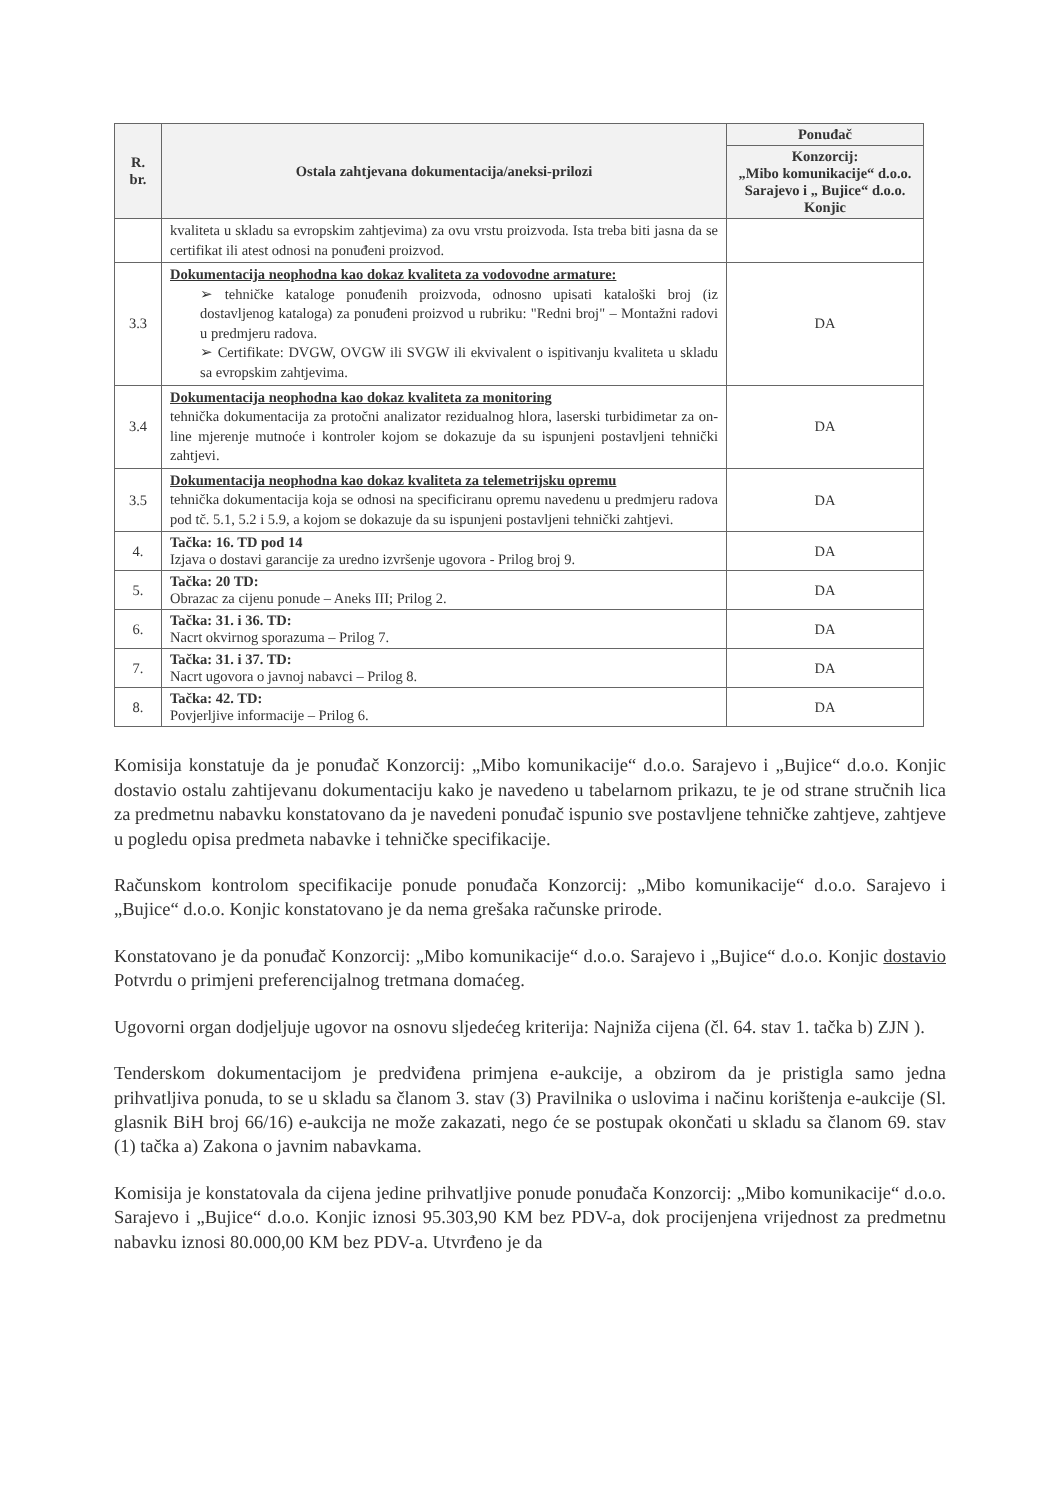| R. br. | Ostala zahtjevana dokumentacija/aneksi-prilozi | Ponuđač |
| --- | --- | --- |
| | | Konzorcij: „Mibo komunikacije“ d.o.o. Sarajevo i „ Bujice“ d.o.o. Konjic |
| | kvaliteta u skladu sa evropskim zahtjevima) za ovu vrstu proizvoda. Ista treba biti jasna da se certifikat ili atest odnosi na ponuđeni proizvod. | |
| 3.3 | Dokumentacija neophodna kao dokaz kvaliteta za vodovodne armature: ➢ tehničke kataloge ponuđenih proizvoda, odnosno upisati kataloški broj (iz dostavljenog kataloga) za ponuđeni proizvod u rubriku: "Redni broj" – Montažni radovi u predmjeru radova. ➢ Certifikate: DVGW, OVGW ili SVGW ili ekvivalent o ispitivanju kvaliteta u skladu sa evropskim zahtjevima. | DA |
| 3.4 | Dokumentacija neophodna kao dokaz kvaliteta za monitoring tehnička dokumentacija za protočni analizator rezidualnog hlora, laserski turbidimetar za on-line mjerenje mutnoće i kontroler kojom se dokazuje da su ispunjeni postavljeni tehnički zahtjevi. | DA |
| 3.5 | Dokumentacija neophodna kao dokaz kvaliteta za telemetrijsku opremu tehnička dokumentacija koja se odnosi na specificiranu opremu navedenu u predmjeru radova pod tč. 5.1, 5.2 i 5.9, a kojom se dokazuje da su ispunjeni postavljeni tehnički zahtjevi. | DA |
| 4. | Tačka: 16. TD pod 14 Izjava o dostavi garancije za uredno izvršenje ugovora - Prilog broj 9. | DA |
| 5. | Tačka: 20 TD: Obrazac za cijenu ponude – Aneks III; Prilog 2. | DA |
| 6. | Tačka: 31. i 36. TD: Nacrt okvirnog sporazuma – Prilog 7. | DA |
| 7. | Tačka: 31. i 37. TD: Nacrt ugovora o javnoj nabavci – Prilog 8. | DA |
| 8. | Tačka: 42. TD: Povjerljive informacije – Prilog 6. | DA |
Komisija konstatuje da je ponuđač Konzorcij: „Mibo komunikacije“ d.o.o. Sarajevo i „Bujice“ d.o.o. Konjic dostavio ostalu zahtijevanu dokumentaciju kako je navedeno u tabelarnom prikazu, te je od strane stručnih lica za predmetnu nabavku konstatovano da je navedeni ponuđač ispunio sve postavljene tehničke zahtjeve, zahtjeve u pogledu opisa predmeta nabavke i tehničke specifikacije.
Računskom kontrolom specifikacije ponude ponuđača Konzorcij: „Mibo komunikacije“ d.o.o. Sarajevo i „Bujice“ d.o.o. Konjic konstatovano je da nema grešaka računske prirode.
Konstatovano je da ponuđač Konzorcij: „Mibo komunikacije“ d.o.o. Sarajevo i „Bujice“ d.o.o. Konjic dostavio Potvrdu o primjeni preferencijalnog tretmana domaćeg.
Ugovorni organ dodjeljuje ugovor na osnovu sljedećeg kriterija: Najniža cijena (čl. 64. stav 1. tačka b) ZJN ).
Tenderskom dokumentacijom je predviđena primjena e-aukcije, a obzirom da je pristigla samo jedna prihvatljiva ponuda, to se u skladu sa članom 3. stav (3) Pravilnika o uslovima i načinu korištenja e-aukcije (Sl. glasnik BiH broj 66/16) e-aukcija ne može zakazati, nego će se postupak okončati u skladu sa članom 69. stav (1) tačka a) Zakona o javnim nabavkama.
Komisija je konstatovala da cijena jedine prihvatljive ponude ponuđača Konzorcij: „Mibo komunikacije“ d.o.o. Sarajevo i „Bujice“ d.o.o. Konjic iznosi 95.303,90 KM bez PDV-a, dok procijenjena vrijednost za predmetnu nabavku iznosi 80.000,00 KM bez PDV-a. Utvrđeno je da